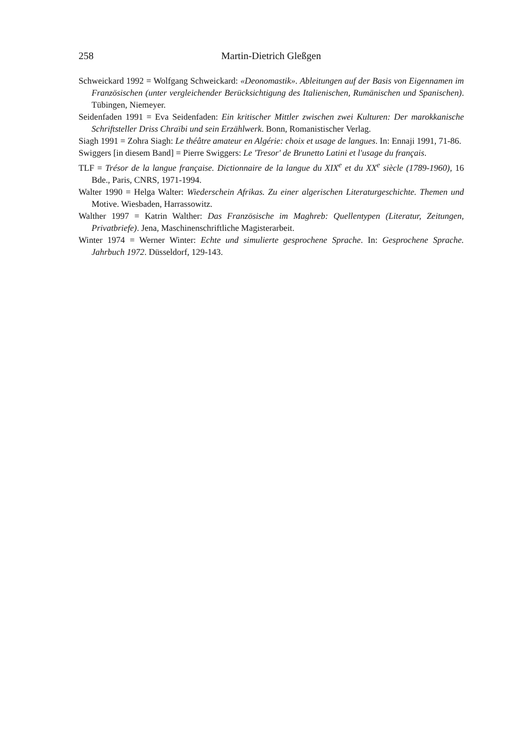258 Martin-Dietrich Gleßgen
Schweickard 1992 = Wolfgang Schweickard: «Deonomastik». Ableitungen auf der Basis von Eigennamen im Französischen (unter vergleichender Berücksichtigung des Italienischen, Rumänischen und Spanischen). Tübingen, Niemeyer.
Seidenfaden 1991 = Eva Seidenfaden: Ein kritischer Mittler zwischen zwei Kulturen: Der marokkanische Schriftsteller Driss Chraïbi und sein Erzählwerk. Bonn, Romanistischer Verlag.
Siagh 1991 = Zohra Siagh: Le théâtre amateur en Algérie: choix et usage de langues. In: Ennaji 1991, 71-86.
Swiggers [in diesem Band] = Pierre Swiggers: Le 'Tresor' de Brunetto Latini et l'usage du français.
TLF = Trésor de la langue française. Dictionnaire de la langue du XIX<sup>e</sup> et du XX<sup>e</sup> siècle (1789-1960), 16 Bde., Paris, CNRS, 1971-1994.
Walter 1990 = Helga Walter: Wiederschein Afrikas. Zu einer algerischen Literaturgeschichte. Themen und Motive. Wiesbaden, Harrassowitz.
Walther 1997 = Katrin Walther: Das Französische im Maghreb: Quellentypen (Literatur, Zeitungen, Privatbriefe). Jena, Maschinenschriftliche Magisterarbeit.
Winter 1974 = Werner Winter: Echte und simulierte gesprochene Sprache. In: Gesprochene Sprache. Jahrbuch 1972. Düsseldorf, 129-143.